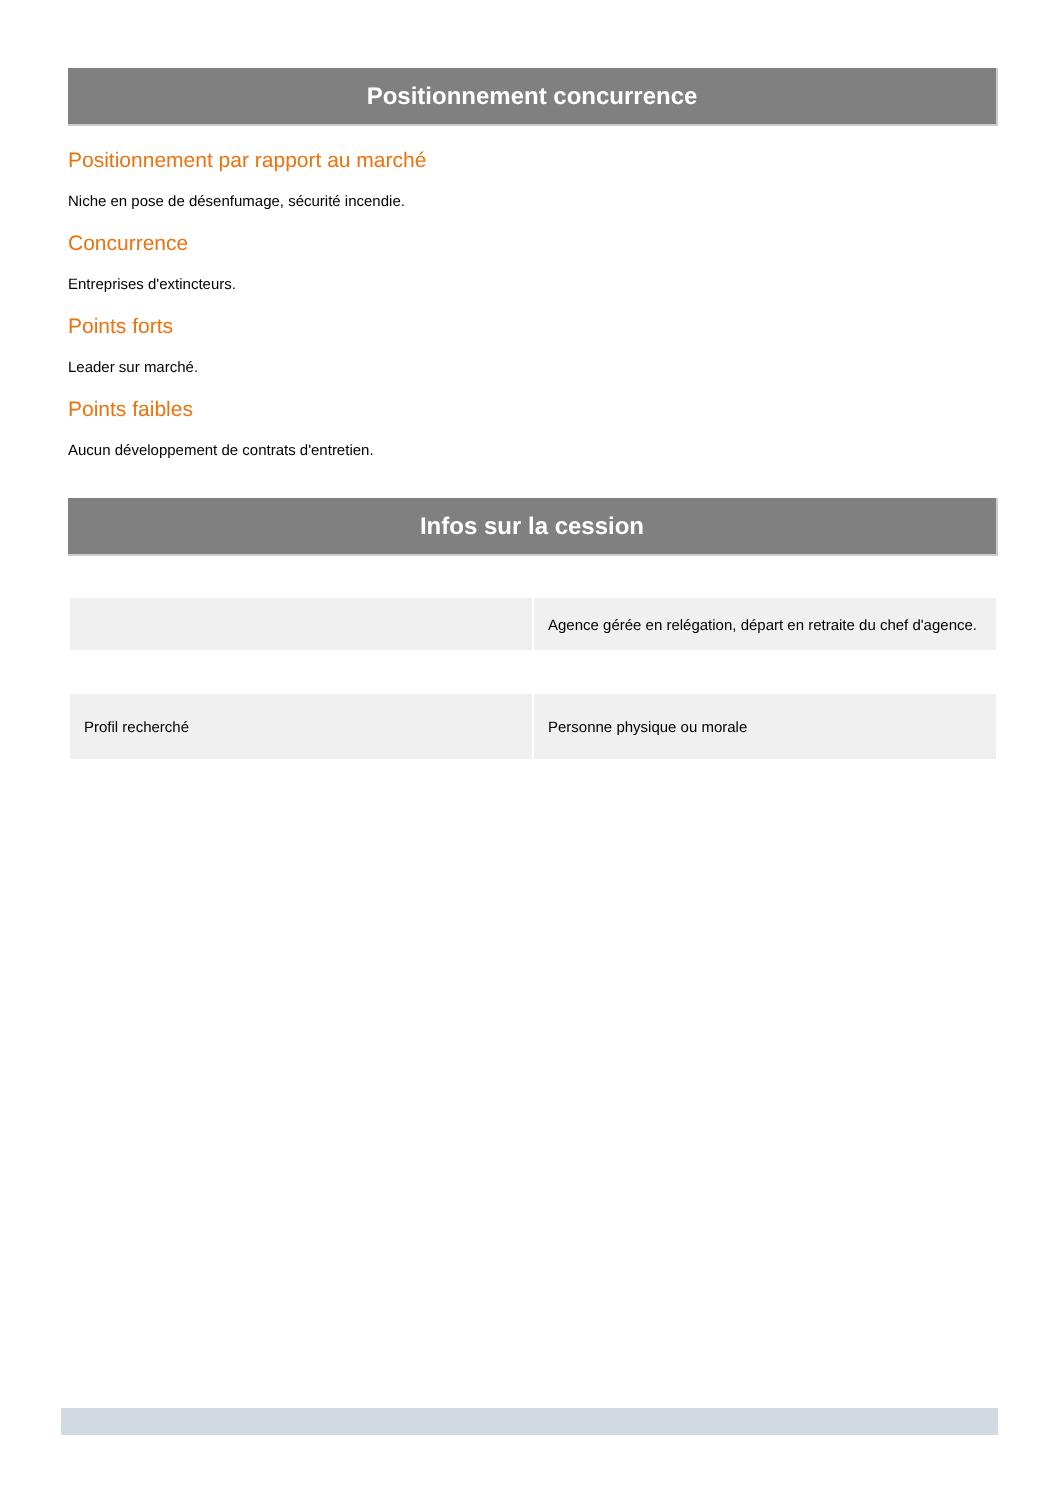Positionnement concurrence
Positionnement par rapport au marché
Niche en pose de désenfumage, sécurité incendie.
Concurrence
Entreprises d'extincteurs.
Points forts
Leader sur marché.
Points faibles
Aucun développement de contrats d'entretien.
Infos sur la cession
| | Agence gérée en relégation, départ en retraite du chef d'agence. |
| Profil recherché | Personne physique ou morale |